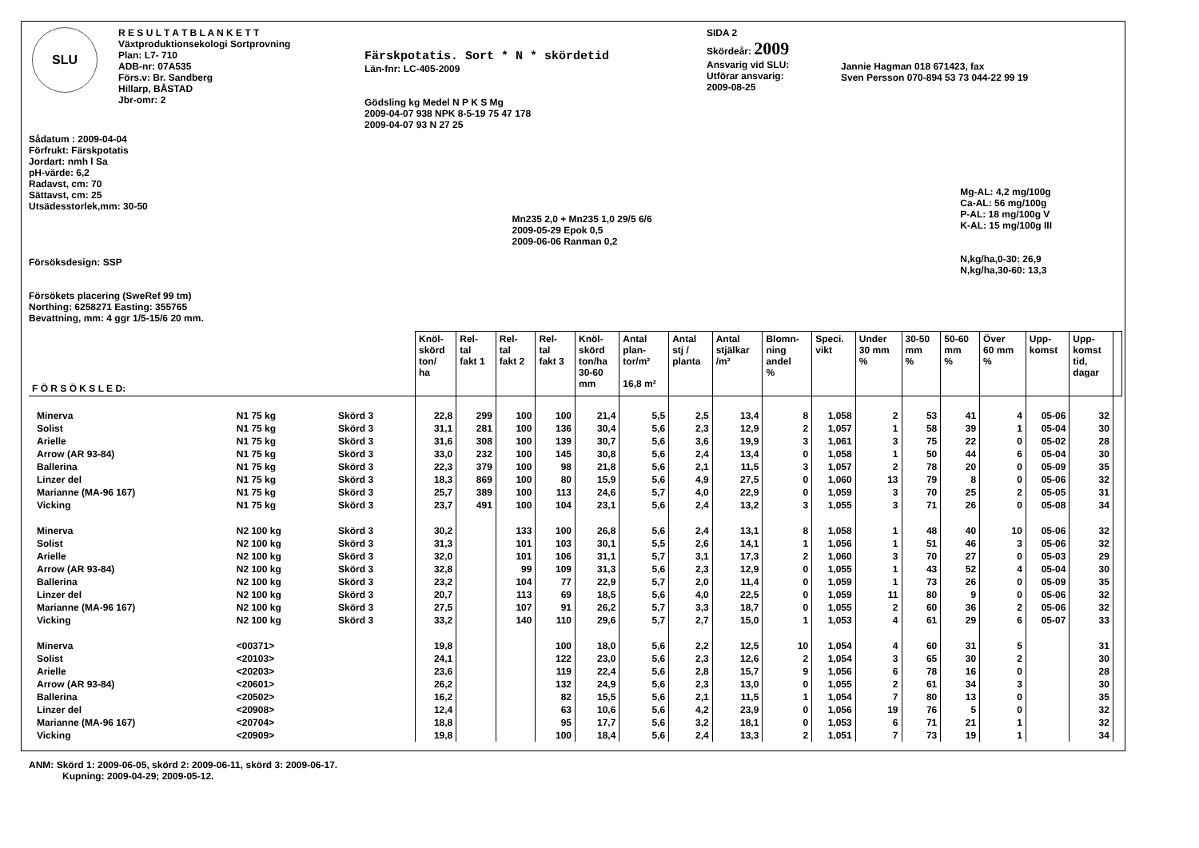| SLU | R E S U L T A T B L A N K E T T Växtproduktionsekologi Sortprovning Plan: L7- 710 ADB-nr: 07A535 Förs.v: Br. Sandberg Hillarp, BÅSTAD Jbr-omr: 2 | Färskpotatis. Sort * N * skördetid Län-fnr: LC-405-2009 Gödsling kg Medel N P K S Mg 2009-04-07 938 NPK 8-5-19 75 47 178 2009-04-07 93 N 27 25 | SIDA 2 Skördeår: 2009 Ansvarig vid SLU: Utförar ansvarig: 2009-08-25 | Jannie Hagman 018 671423, fax Sven Persson 070-894 53 73 044-22 99 19 |
Sådatum : 2009-04-04
Förfrukt: Färskpotatis
Jordart: nmh l Sa
pH-värde: 6,2
Radavst, cm: 70
Sättavst, cm: 25
Utsädesstorlek,mm: 30-50
Försöksdesign: SSP
Försökets placering (SweRef 99 tm)
Northing: 6258271 Easting: 355765
Bevattning, mm: 4 ggr 1/5-15/6 20 mm.
Mn235 2,0 + Mn235 1,0 29/5 6/6
2009-05-29 Epok 0,5
2009-06-06 Ranman 0,2
Mg-AL: 4,2 mg/100g
Ca-AL: 56 mg/100g
P-AL: 18 mg/100g V
K-AL: 15 mg/100g III
N,kg/ha,0-30: 26,9
N,kg/ha,30-60: 13,3
| F Ö R S Ö K S L E D: | | | Knöl- skörd ton/ ha | Rel- tal fakt 1 | Rel- tal fakt 2 | Rel- tal fakt 3 | Knöl- skörd ton/ha 30-60 mm | Antal plan- tor/m² 16,8 m² | Antal stj / planta | Antal stjälkar /m² | Blomn- ning andel % | Speci. vikt | Under 30 mm % | 30-50 mm % | 50-60 mm % | Över 60 mm % | Upp- komst | Upp- komst tid, dagar | |
| --- | --- | --- | --- | --- | --- | --- | --- | --- | --- | --- | --- | --- | --- | --- | --- | --- | --- | --- | --- |
| Minerva | N1 75 kg | Skörd 3 | 22,8 | 299 | 100 | 100 | 21,4 | 5,5 | 2,5 | 13,4 | 8 | 1,058 | 2 | 53 | 41 | 4 | 05-06 | 32 | |
| Solist | N1 75 kg | Skörd 3 | 31,1 | 281 | 100 | 136 | 30,4 | 5,6 | 2,3 | 12,9 | 2 | 1,057 | 1 | 58 | 39 | 1 | 05-04 | 30 | |
| Arielle | N1 75 kg | Skörd 3 | 31,6 | 308 | 100 | 139 | 30,7 | 5,6 | 3,6 | 19,9 | 3 | 1,061 | 3 | 75 | 22 | 0 | 05-02 | 28 | |
| Arrow (AR 93-84) | N1 75 kg | Skörd 3 | 33,0 | 232 | 100 | 145 | 30,8 | 5,6 | 2,4 | 13,4 | 0 | 1,058 | 1 | 50 | 44 | 6 | 05-04 | 30 | |
| Ballerina | N1 75 kg | Skörd 3 | 22,3 | 379 | 100 | 98 | 21,8 | 5,6 | 2,1 | 11,5 | 3 | 1,057 | 2 | 78 | 20 | 0 | 05-09 | 35 | |
| Linzer del | N1 75 kg | Skörd 3 | 18,3 | 869 | 100 | 80 | 15,9 | 5,6 | 4,9 | 27,5 | 0 | 1,060 | 13 | 79 | 8 | 0 | 05-06 | 32 | |
| Marianne (MA-96 167) | N1 75 kg | Skörd 3 | 25,7 | 389 | 100 | 113 | 24,6 | 5,7 | 4,0 | 22,9 | 0 | 1,059 | 3 | 70 | 25 | 2 | 05-05 | 31 | |
| Vicking | N1 75 kg | Skörd 3 | 23,7 | 491 | 100 | 104 | 23,1 | 5,6 | 2,4 | 13,2 | 3 | 1,055 | 3 | 71 | 26 | 0 | 05-08 | 34 | |
| Minerva | N2 100 kg | Skörd 3 | 30,2 | | 133 | 100 | 26,8 | 5,6 | 2,4 | 13,1 | 8 | 1,058 | 1 | 48 | 40 | 10 | 05-06 | 32 | |
| Solist | N2 100 kg | Skörd 3 | 31,3 | | 101 | 103 | 30,1 | 5,5 | 2,6 | 14,1 | 1 | 1,056 | 1 | 51 | 46 | 3 | 05-06 | 32 | |
| Arielle | N2 100 kg | Skörd 3 | 32,0 | | 101 | 106 | 31,1 | 5,7 | 3,1 | 17,3 | 2 | 1,060 | 3 | 70 | 27 | 0 | 05-03 | 29 | |
| Arrow (AR 93-84) | N2 100 kg | Skörd 3 | 32,8 | | 99 | 109 | 31,3 | 5,6 | 2,3 | 12,9 | 0 | 1,055 | 1 | 43 | 52 | 4 | 05-04 | 30 | |
| Ballerina | N2 100 kg | Skörd 3 | 23,2 | | 104 | 77 | 22,9 | 5,7 | 2,0 | 11,4 | 0 | 1,059 | 1 | 73 | 26 | 0 | 05-09 | 35 | |
| Linzer del | N2 100 kg | Skörd 3 | 20,7 | | 113 | 69 | 18,5 | 5,6 | 4,0 | 22,5 | 0 | 1,059 | 11 | 80 | 9 | 0 | 05-06 | 32 | |
| Marianne (MA-96 167) | N2 100 kg | Skörd 3 | 27,5 | | 107 | 91 | 26,2 | 5,7 | 3,3 | 18,7 | 0 | 1,055 | 2 | 60 | 36 | 2 | 05-06 | 32 | |
| Vicking | N2 100 kg | Skörd 3 | 33,2 | | 140 | 110 | 29,6 | 5,7 | 2,7 | 15,0 | 1 | 1,053 | 4 | 61 | 29 | 6 | 05-07 | 33 | |
| Minerva | <00371> | | 19,8 | | | 100 | 18,0 | 5,6 | 2,2 | 12,5 | 10 | 1,054 | 4 | 60 | 31 | 5 | | 31 | |
| Solist | <20103> | | 24,1 | | | 122 | 23,0 | 5,6 | 2,3 | 12,6 | 2 | 1,054 | 3 | 65 | 30 | 2 | | 30 | |
| Arielle | <20203> | | 23,6 | | | 119 | 22,4 | 5,6 | 2,8 | 15,7 | 9 | 1,056 | 6 | 78 | 16 | 0 | | 28 | |
| Arrow (AR 93-84) | <20601> | | 26,2 | | | 132 | 24,9 | 5,6 | 2,3 | 13,0 | 0 | 1,055 | 2 | 61 | 34 | 3 | | 30 | |
| Ballerina | <20502> | | 16,2 | | | 82 | 15,5 | 5,6 | 2,1 | 11,5 | 1 | 1,054 | 7 | 80 | 13 | 0 | | 35 | |
| Linzer del | <20908> | | 12,4 | | | 63 | 10,6 | 5,6 | 4,2 | 23,9 | 0 | 1,056 | 19 | 76 | 5 | 0 | | 32 | |
| Marianne (MA-96 167) | <20704> | | 18,8 | | | 95 | 17,7 | 5,6 | 3,2 | 18,1 | 0 | 1,053 | 6 | 71 | 21 | 1 | | 32 | |
| Vicking | <20909> | | 19,8 | | | 100 | 18,4 | 5,6 | 2,4 | 13,3 | 2 | 1,051 | 7 | 73 | 19 | 1 | | 34 | |
ANM: Skörd 1: 2009-06-05, skörd 2: 2009-06-11, skörd 3: 2009-06-17.
Kupning: 2009-04-29; 2009-05-12.